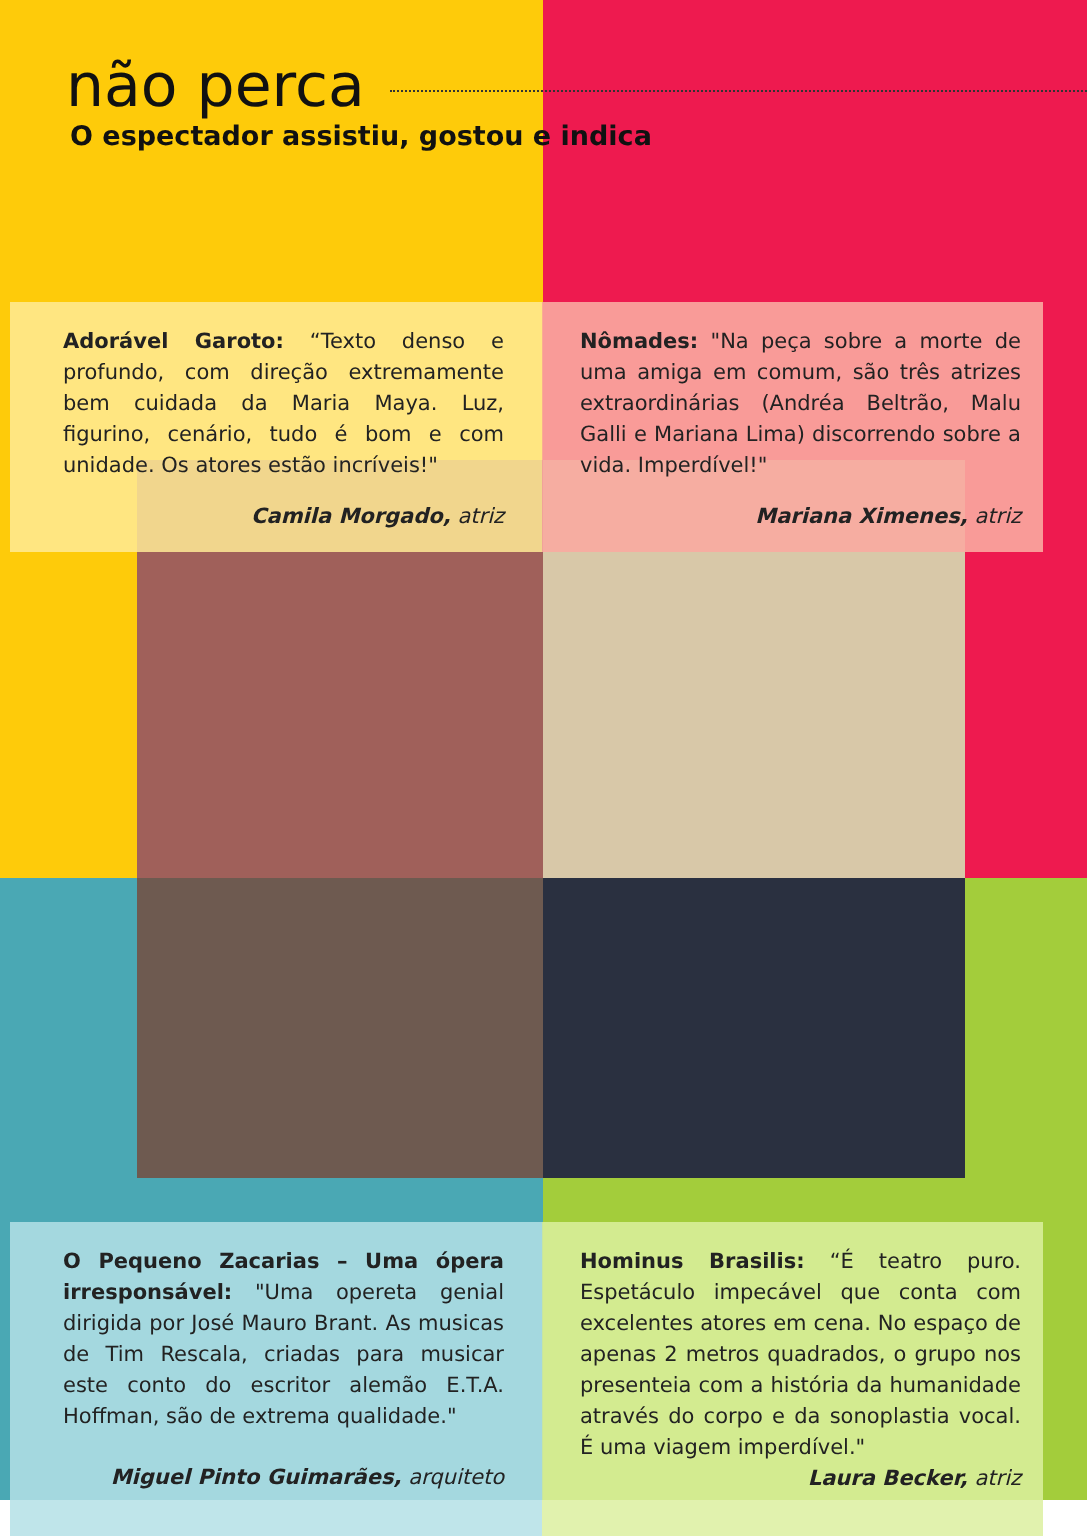não perca
O espectador assistiu, gostou e indica
Adorável Garoto: “Texto denso e profundo, com direção extremamente bem cuidada da Maria Maya. Luz, figurino, cenário, tudo é bom e com unidade. Os atores estão incríveis!"
Camila Morgado, atriz
Nômades: "Na peça sobre a morte de uma amiga em comum, são três atrizes extraordinárias (Andréa Beltrão, Malu Galli e Mariana Lima) discorrendo sobre a vida. Imperdível!"
Mariana Ximenes, atriz
O Pequeno Zacarias – Uma ópera irresponsável: "Uma opereta genial dirigida por José Mauro Brant. As musicas de Tim Rescala, criadas para musicar este conto do escritor alemão E.T.A. Hoffman, são de extrema qualidade."
Miguel Pinto Guimarães, arquiteto
Hominus Brasilis: “É teatro puro. Espetáculo impecável que conta com excelentes atores em cena. No espaço de apenas 2 metros quadrados, o grupo nos presenteia com a história da humanidade através do corpo e da sonoplastia vocal. É uma viagem imperdível."
Laura Becker, atriz